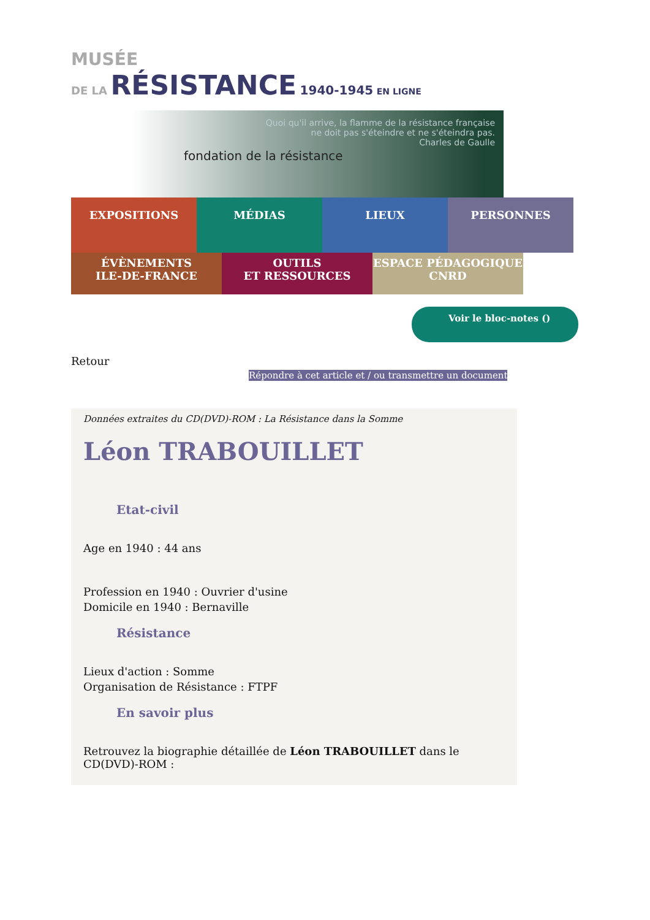MUSÉE
DE LA RÉSISTANCE 1940-1945 EN LIGNE
fondation de la résistance
Quoi qu'il arrive, la flamme de la résistance française
ne doit pas s'éteindre et ne s'éteindra pas.
Charles de Gaulle
EXPOSITIONS
MÉDIAS
LIEUX
PERSONNES
ÉVÈNEMENTS
ILE-DE-FRANCE
OUTILS
ET RESSOURCES
ESPACE PÉDAGOGIQUE
CNRD
Voir le bloc-notes ()
Retour
Répondre à cet article et / ou transmettre un document
Données extraites du CD(DVD)-ROM : La Résistance dans la Somme
Léon TRABOUILLET
Etat-civil
Age en 1940 : 44 ans
Profession en 1940 : Ouvrier d'usine
Domicile en 1940 : Bernaville
Résistance
Lieux d'action : Somme
Organisation de Résistance : FTPF
En savoir plus
Retrouvez la biographie détaillée de Léon TRABOUILLET dans le CD(DVD)-ROM :